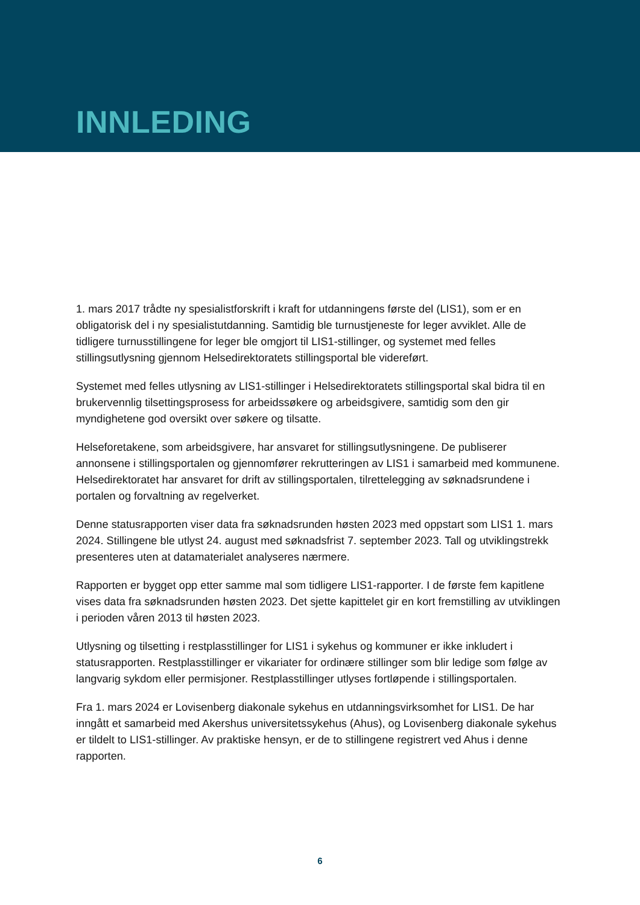INNLEDING
1. mars 2017 trådte ny spesialistforskrift i kraft for utdanningens første del (LIS1), som er en obligatorisk del i ny spesialistutdanning. Samtidig ble turnustjeneste for leger avviklet. Alle de tidligere turnusstillingene for leger ble omgjort til LIS1-stillinger, og systemet med felles stillingsutlysning gjennom Helsedirektoratets stillingsportal ble videreført.
Systemet med felles utlysning av LIS1-stillinger i Helsedirektoratets stillingsportal skal bidra til en brukervennlig tilsettingsprosess for arbeidssøkere og arbeidsgivere, samtidig som den gir myndighetene god oversikt over søkere og tilsatte.
Helseforetakene, som arbeidsgivere, har ansvaret for stillingsutlysningene. De publiserer annonsene i stillingsportalen og gjennomfører rekrutteringen av LIS1 i samarbeid med kommunene. Helsedirektoratet har ansvaret for drift av stillingsportalen, tilrettelegging av søknadsrundene i portalen og forvaltning av regelverket.
Denne statusrapporten viser data fra søknadsrunden høsten 2023 med oppstart som LIS1 1. mars 2024. Stillingene ble utlyst 24. august med søknadsfrist 7. september 2023. Tall og utviklingstrekk presenteres uten at datamaterialet analyseres nærmere.
Rapporten er bygget opp etter samme mal som tidligere LIS1-rapporter. I de første fem kapitlene vises data fra søknadsrunden høsten 2023. Det sjette kapittelet gir en kort fremstilling av utviklingen i perioden våren 2013 til høsten 2023.
Utlysning og tilsetting i restplasstillinger for LIS1 i sykehus og kommuner er ikke inkludert i statusrapporten. Restplasstillinger er vikariater for ordinære stillinger som blir ledige som følge av langvarig sykdom eller permisjoner. Restplasstillinger utlyses fortløpende i stillingsportalen.
Fra 1. mars 2024 er Lovisenberg diakonale sykehus en utdanningsvirksomhet for LIS1. De har inngått et samarbeid med Akershus universitetssykehus (Ahus), og Lovisenberg diakonale sykehus er tildelt to LIS1-stillinger. Av praktiske hensyn, er de to stillingene registrert ved Ahus i denne rapporten.
6